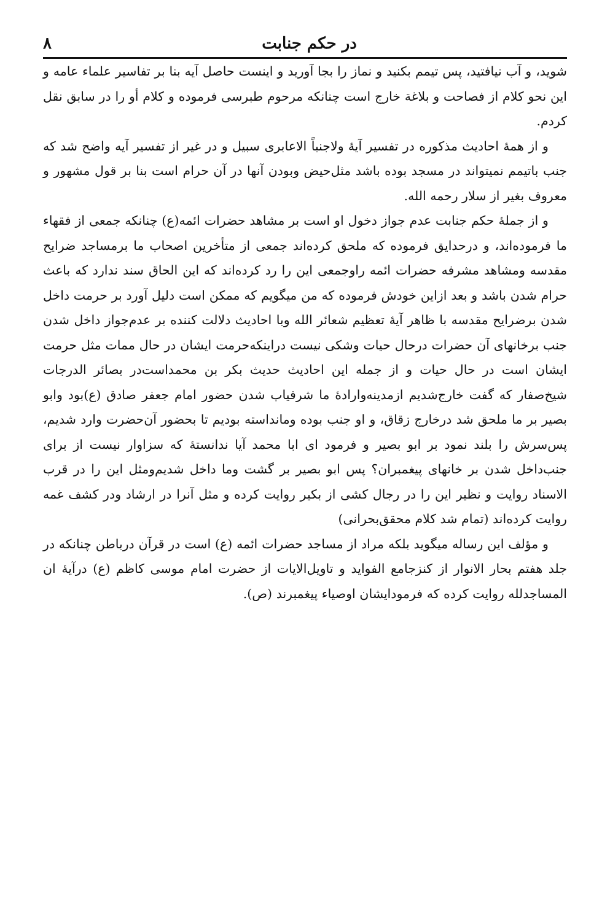در حکم جنابت ۸
شوید، و آب نیافتید، پس تیمم بکنید و نماز را بجا آورید و اینست حاصل آیه بنا بر تفاسیر علماء عامه و این نحو کلام از فصاحت و بلاغة خارج است چنانکه مرحوم طبرسی فرموده و کلام أو را در سابق نقل کردم.
و از همهٔ احادیث مذکوره در تفسیر آیهٔ ولاجنباً الاعابری سبیل و در غیر از تفسیر آیه واضح شد که جنب باتیمم نمیتواند در مسجد بوده باشد مثل‌حیض وبودن آنها در آن حرام است بنا بر قول مشهور و معروف بغیر از سلار رحمه الله.
و از جملهٔ حکم جنابت عدم جواز دخول او است بر مشاهد حضرات ائمه(ع) چنانکه جمعی از فقهاء ما فرموده‌اند، و درحدایق فرموده که ملحق کرده‌اند جمعی از متأخرین اصحاب ما برمساجد ضرایح مقدسه ومشاهد مشرفه حضرات ائمه راوجمعی این را رد کرده‌اند که این الحاق سند ندارد که باعث حرام شدن باشد و بعد ازاین خودش فرموده که من میگویم که ممکن است دلیل آورد بر حرمت داخل شدن برضرایح مقدسه با ظاهر آیهٔ تعظیم شعائر الله وبا احادیث دلالت کننده بر عدم‌جواز داخل شدن جنب برخانهای آن حضرات درحال حیات وشکی نیست دراینکه‌حرمت ایشان در حال ممات مثل حرمت ایشان است در حال حیات و از جمله این احادیث حدیث بکر بن محمداست‌در بصائر الدرجات شیخ‌صفار که گفت خارج‌شدیم ازمدینه‌وارادهٔ ما شرفیاب شدن حضور امام جعفر صادق (ع)بود وابو بصیر بر ما ملحق شد درخارج زقاق، و او جنب بوده ومانداسته بودیم تا بحضور آن‌حضرت وارد شدیم، پس‌سرش را بلند نمود بر ابو بصیر و فرمود ای ابا محمد آیا ندانستهٔ که سزاوار نیست از برای جنب‌داخل شدن بر خانهای پیغمبران؟ پس ابو بصیر بر گشت وما داخل شدیم‌ومثل این را در قرب الاسناد روایت و نظیر این را در رجال کشی از بکیر روایت کرده و مثل آنرا در ارشاد ودر کشف غمه روایت کرده‌اند (تمام شد کلام محقق‌بحرانی)
و مؤلف این رساله میگوید بلکه مراد از مساجد حضرات ائمه (ع) است در قرآن درباطن چنانکه در جلد هفتم بحار الانوار از کنزجامع الفوايد و تاویل‌الایات از حضرت امام موسی کاظم (ع) درآیهٔ ان المساجدلله روایت کرده که فرمودایشان اوصیاء پیغمبرند (ص).